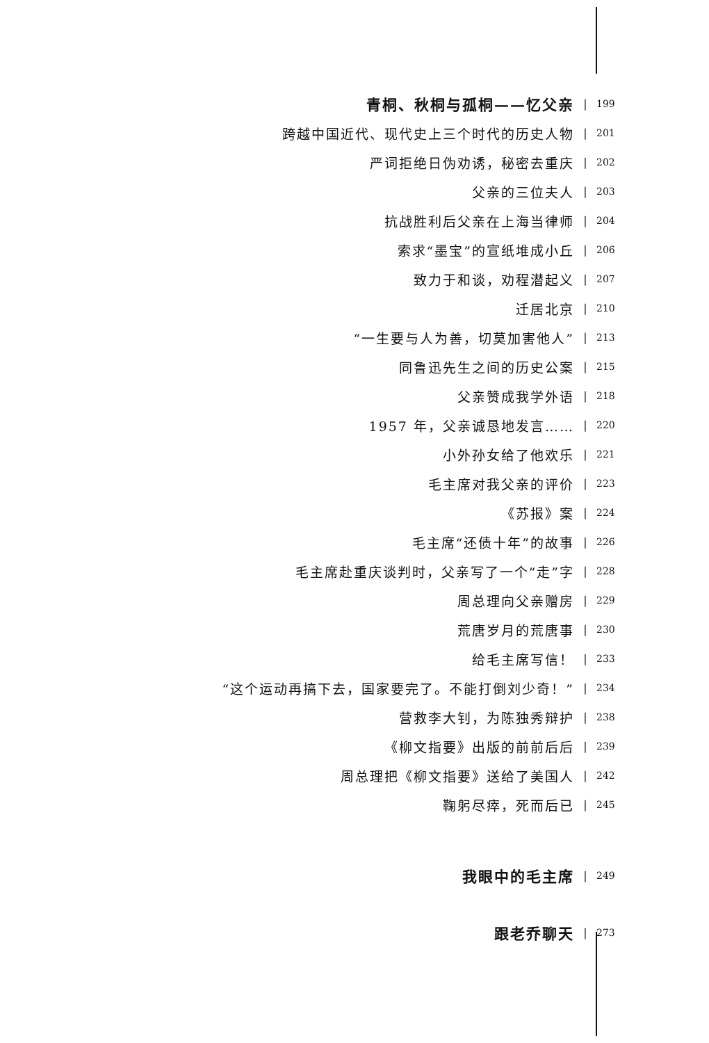青桐、秋桐与孤桐——忆父亲
| 199
跨越中国近代、现代史上三个时代的历史人物
| 201
严词拒绝日伪劝诱，秘密去重庆
| 202
父亲的三位夫人
| 203
抗战胜利后父亲在上海当律师
| 204
索求“墨宝”的宣纸堆成小丘
| 206
致力于和谈，劝程潜起义
| 207
迁居北京
| 210
“一生要与人为善，切莫加害他人”
| 213
同鲁迅先生之间的历史公案
| 215
父亲赞成我学外语
| 218
1957 年，父亲诚恳地发言……
| 220
小外孙女给了他欢乐
| 221
毛主席对我父亲的评价
| 223
《苏报》案
| 224
毛主席“还债十年”的故事
| 226
毛主席赴重庆谈判时，父亲写了一个“走”字
| 228
周总理向父亲赠房
| 229
荒唐岁月的荒唐事
| 230
给毛主席写信！
| 233
“这个运动再搞下去，国家要完了。不能打倒刘少奇！”
| 234
营救李大钊，为陈独秀辩护
| 238
《柳文指要》出版的前前后后
| 239
周总理把《柳文指要》送给了美国人
| 242
鞠躬尽瘁，死而后已
| 245
我眼中的毛主席
| 249
跟老乔聊天
| 273